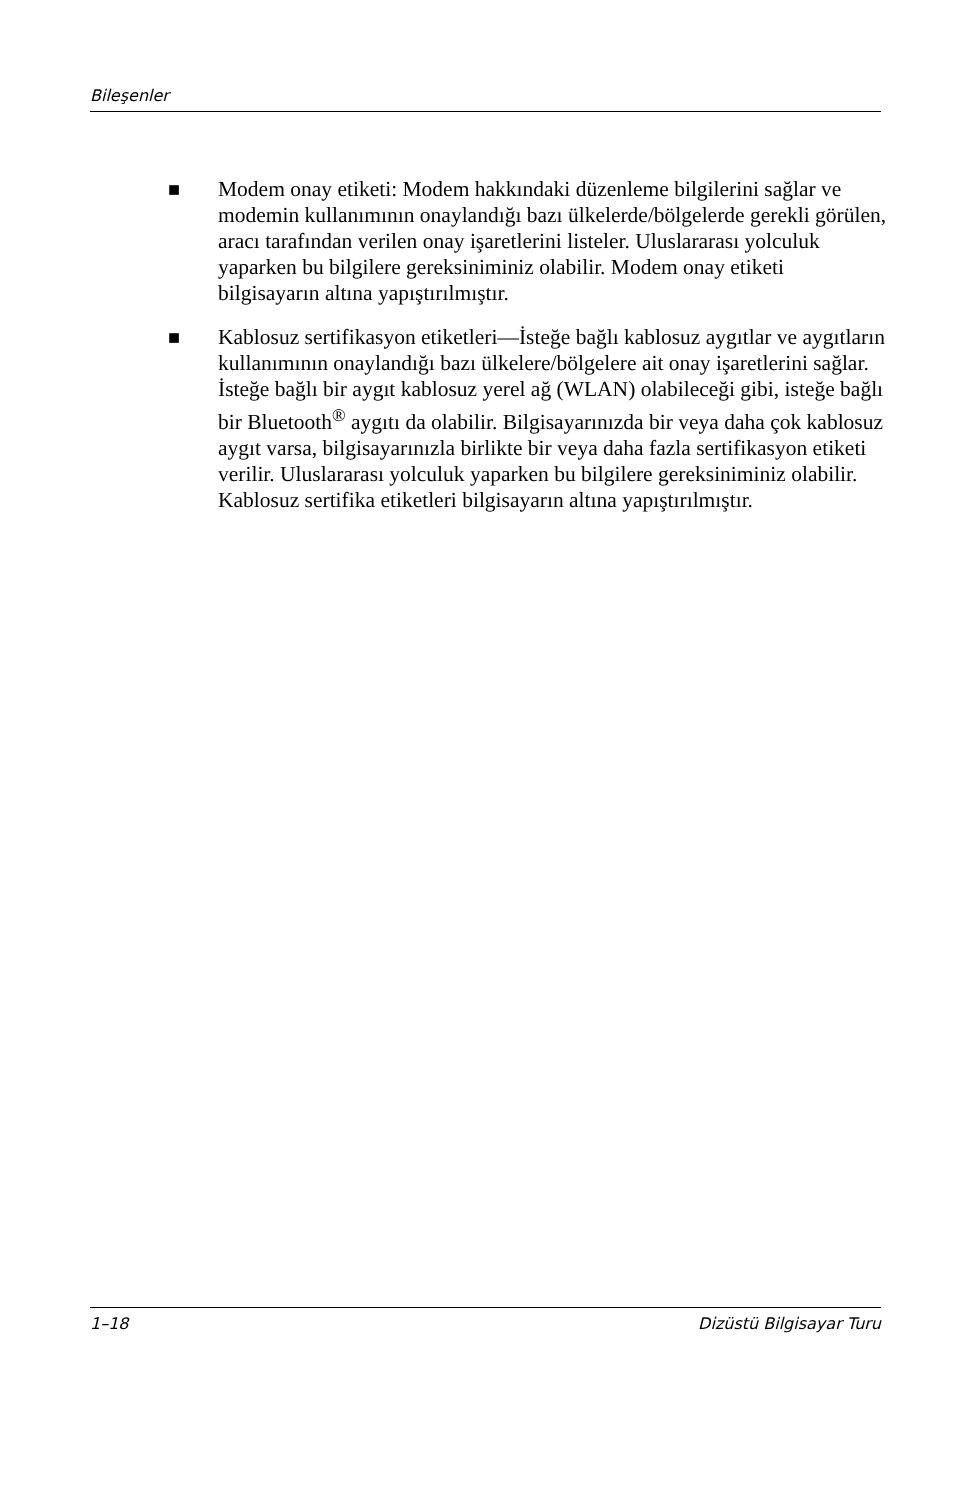Bileşenler
■ Modem onay etiketi: Modem hakkındaki düzenleme bilgilerini sağlar ve modemin kullanımının onaylandığı bazı ülkelerde/bölgelerde gerekli görülen, aracı tarafından verilen onay işaretlerini listeler. Uluslararası yolculuk yaparken bu bilgilere gereksiniminiz olabilir. Modem onay etiketi bilgisayarın altına yapıştırılmıştır.
■ Kablosuz sertifikasyon etiketleri—İsteğe bağlı kablosuz aygıtlar ve aygıtların kullanımının onaylandığı bazı ülkelere/bölgelere ait onay işaretlerini sağlar. İsteğe bağlı bir aygıt kablosuz yerel ağ (WLAN) olabileceği gibi, isteğe bağlı bir Bluetooth<sup>®</sup> aygıtı da olabilir. Bilgisayarınızda bir veya daha çok kablosuz aygıt varsa, bilgisayarınızla birlikte bir veya daha fazla sertifikasyon etiketi verilir. Uluslararası yolculuk yaparken bu bilgilere gereksiniminiz olabilir. Kablosuz sertifika etiketleri bilgisayarın altına yapıştırılmıştır.
1–18 Dizüstü Bilgisayar Turu